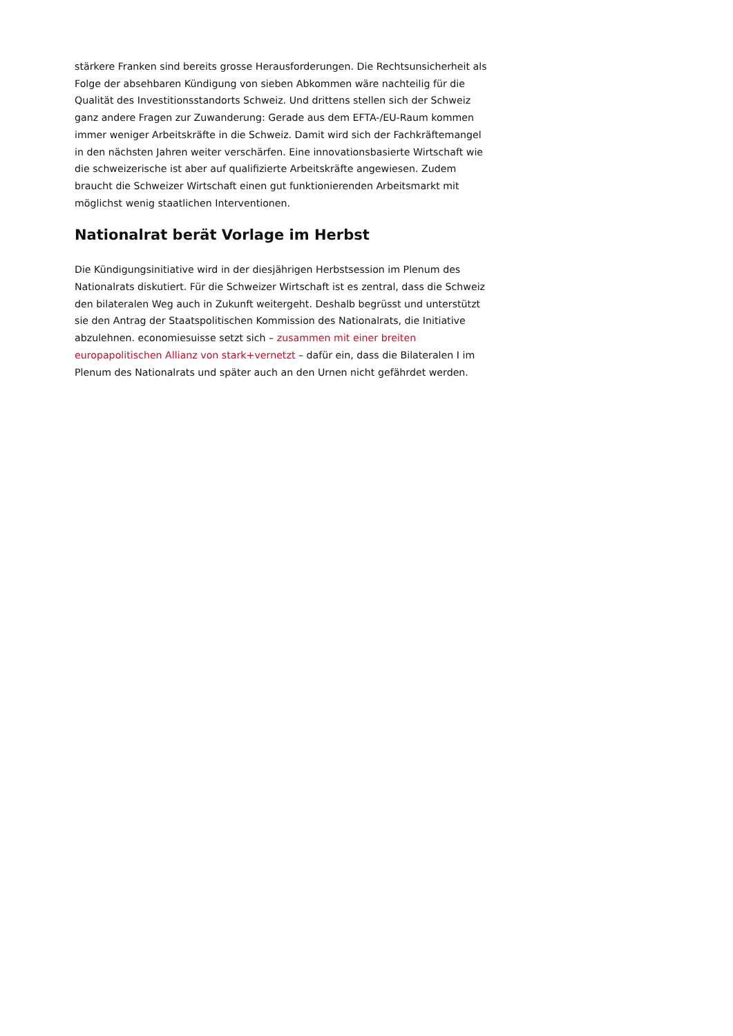stärkere Franken sind bereits grosse Herausforderungen. Die Rechtsunsicherheit als Folge der absehbaren Kündigung von sieben Abkommen wäre nachteilig für die Qualität des Investitionsstandorts Schweiz. Und drittens stellen sich der Schweiz ganz andere Fragen zur Zuwanderung: Gerade aus dem EFTA-/EU-Raum kommen immer weniger Arbeitskräfte in die Schweiz. Damit wird sich der Fachkräftemangel in den nächsten Jahren weiter verschärfen. Eine innovationsbasierte Wirtschaft wie die schweizerische ist aber auf qualifizierte Arbeitskräfte angewiesen. Zudem braucht die Schweizer Wirtschaft einen gut funktionierenden Arbeitsmarkt mit möglichst wenig staatlichen Interventionen.
Nationalrat berät Vorlage im Herbst
Die Kündigungsinitiative wird in der diesjährigen Herbstsession im Plenum des Nationalrats diskutiert. Für die Schweizer Wirtschaft ist es zentral, dass die Schweiz den bilateralen Weg auch in Zukunft weitergeht. Deshalb begrüsst und unterstützt sie den Antrag der Staatspolitischen Kommission des Nationalrats, die Initiative abzulehnen. economiesuisse setzt sich – zusammen mit einer breiten europapolitischen Allianz von stark+vernetzt – dafür ein, dass die Bilateralen I im Plenum des Nationalrats und später auch an den Urnen nicht gefährdet werden.